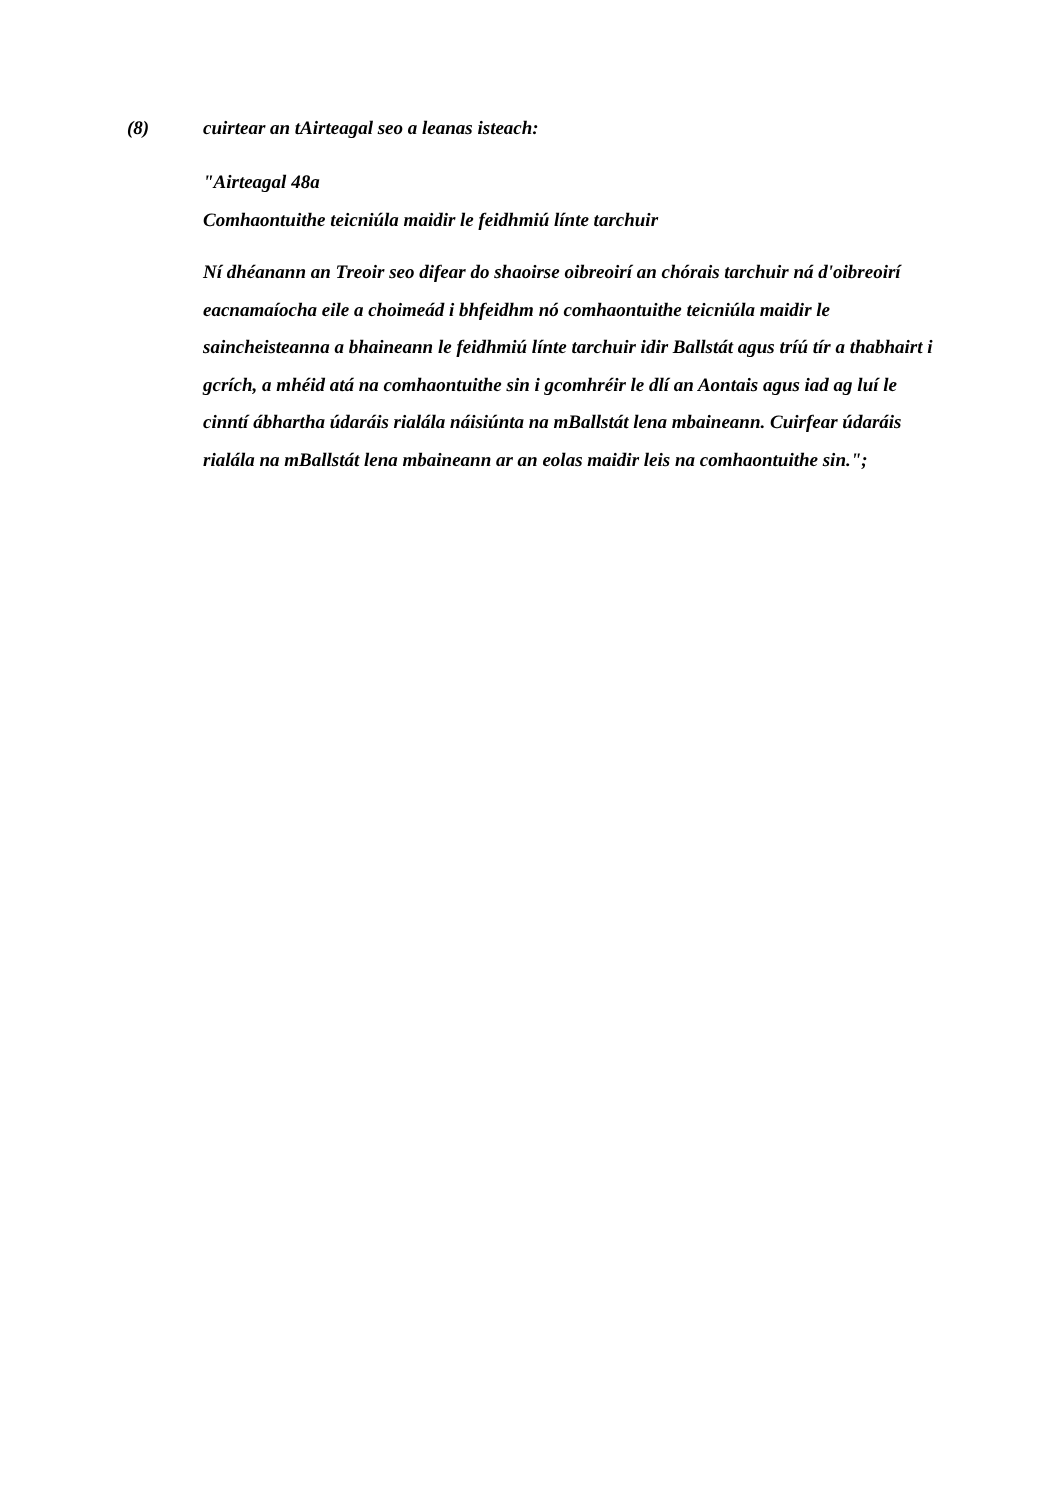(8) cuirtear an tAirteagal seo a leanas isteach:
"Airteagal 48a
Comhaontuithe teicniúla maidir le feidhmiú línte tarchuir
Ní dhéanann an Treoir seo difear do shaoirse oibreoirí an chórais tarchuir ná d'oibreoirí eacnamaíocha eile a choimeád i bhfeidhm nó comhaontuithe teicniúla maidir le saincheisteanna a bhaineann le feidhmiú línte tarchuir idir Ballstát agus tríú tír a thabhairt i gcrích, a mhéid atá na comhaontuithe sin i gcomhréir le dlí an Aontais agus iad ag luí le cinntí ábhartha údaráis rialála náisiúnta na mBallstát lena mbaineann. Cuirfear údaráis rialála na mBallstát lena mbaineann ar an eolas maidir leis na comhaontuithe sin.";